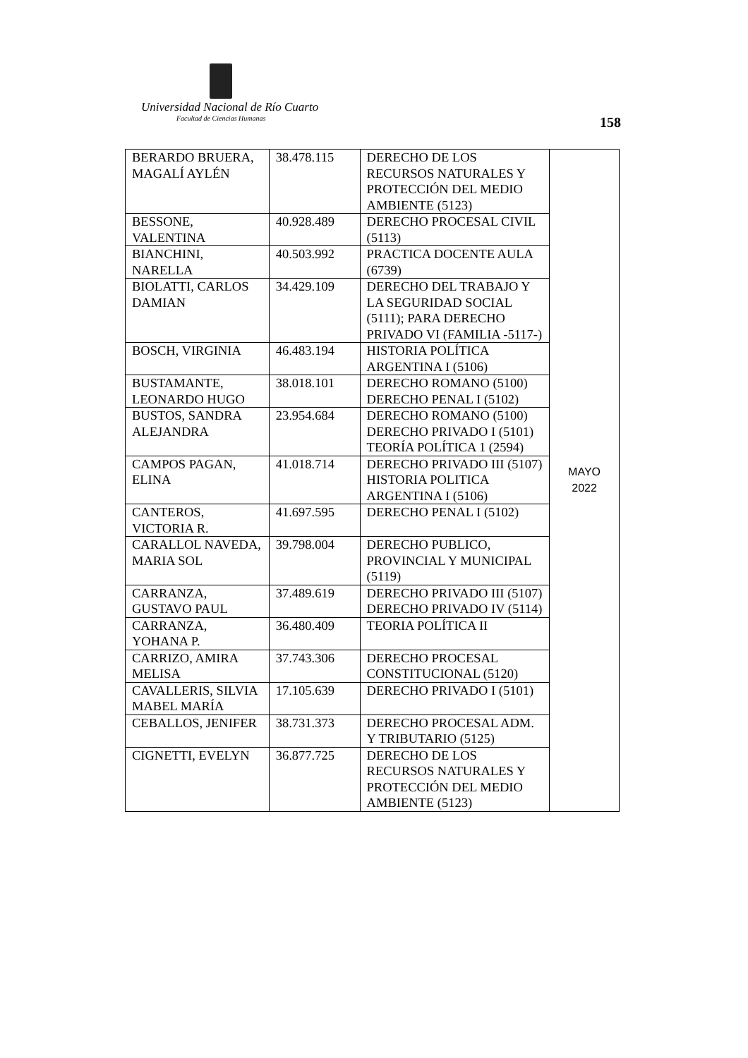Universidad Nacional de Río Cuarto
Facultad de Ciencias Humanas
158
| BERARDO BRUERA, MAGALÍ AYLÉN | 38.478.115 | DERECHO DE LOS RECURSOS NATURALES Y PROTECCIÓN DEL MEDIO AMBIENTE (5123) | MAYO 2022 |
| BESSONE, VALENTINA | 40.928.489 | DERECHO PROCESAL CIVIL (5113) | |
| BIANCHINI, NARELLA | 40.503.992 | PRACTICA DOCENTE AULA (6739) | |
| BIOLATTI, CARLOS DAMIAN | 34.429.109 | DERECHO DEL TRABAJO Y LA SEGURIDAD SOCIAL (5111); PARA DERECHO PRIVADO VI (FAMILIA -5117-) | |
| BOSCH, VIRGINIA | 46.483.194 | HISTORIA POLÍTICA ARGENTINA I (5106) | |
| BUSTAMANTE, LEONARDO HUGO | 38.018.101 | DERECHO ROMANO (5100) DERECHO PENAL I (5102) | |
| BUSTOS, SANDRA ALEJANDRA | 23.954.684 | DERECHO ROMANO (5100) DERECHO PRIVADO I (5101) TEORÍA POLÍTICA 1 (2594) | |
| CAMPOS PAGAN, ELINA | 41.018.714 | DERECHO PRIVADO III (5107) HISTORIA POLITICA ARGENTINA I (5106) | |
| CANTEROS, VICTORIA R. | 41.697.595 | DERECHO PENAL I (5102) | |
| CARALLOL NAVEDA, MARIA SOL | 39.798.004 | DERECHO PUBLICO, PROVINCIAL Y MUNICIPAL (5119) | |
| CARRANZA, GUSTAVO PAUL | 37.489.619 | DERECHO PRIVADO III (5107) DERECHO PRIVADO IV (5114) | |
| CARRANZA, YOHANA P. | 36.480.409 | TEORIA POLÍTICA II | |
| CARRIZO, AMIRA MELISA | 37.743.306 | DERECHO PROCESAL CONSTITUCIONAL (5120) | |
| CAVALLERIS, SILVIA MABEL MARÍA | 17.105.639 | DERECHO PRIVADO I (5101) | |
| CEBALLOS, JENIFER | 38.731.373 | DERECHO PROCESAL ADM. Y TRIBUTARIO (5125) | |
| CIGNETTI, EVELYN | 36.877.725 | DERECHO DE LOS RECURSOS NATURALES Y PROTECCIÓN DEL MEDIO AMBIENTE (5123) | |